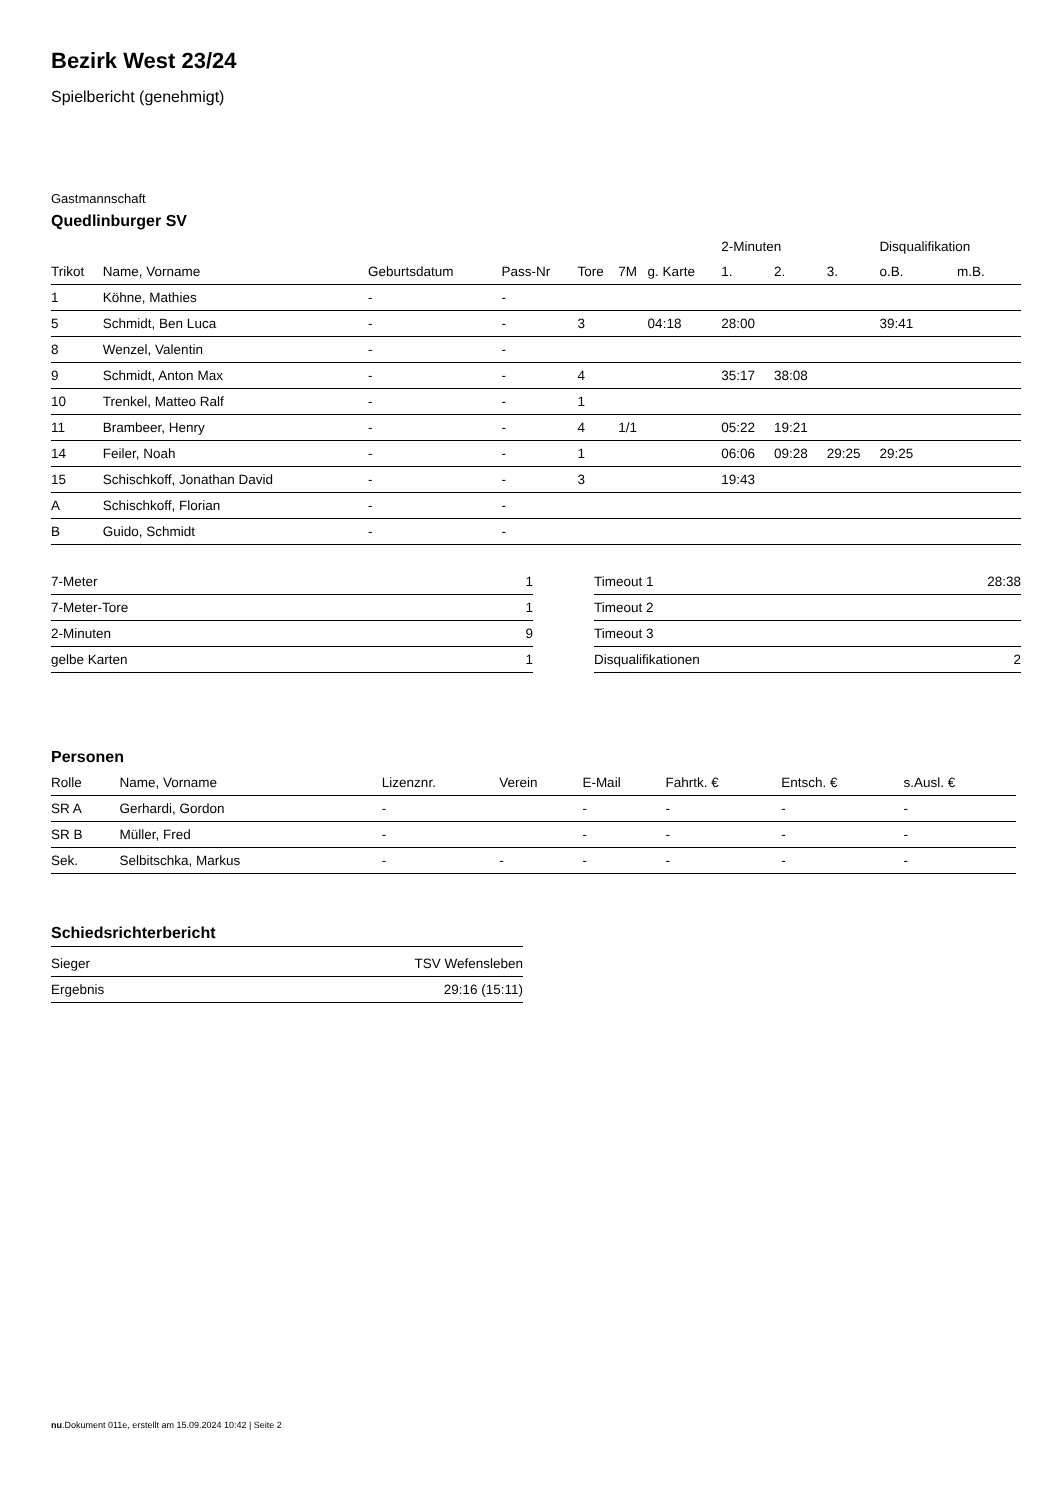Bezirk West 23/24
Spielbericht (genehmigt)
Gastmannschaft
Quedlinburger SV
| | | | | | | | 2-Minuten | | | Disqualifikation | |
| --- | --- | --- | --- | --- | --- | --- | --- | --- | --- | --- | --- |
| Trikot | Name, Vorname | Geburtsdatum | Pass-Nr | Tore | 7M | g. Karte | 1. | 2. | 3. | o.B. | m.B. |
| 1 | Köhne, Mathies | - | - | | | | | | | | |
| 5 | Schmidt, Ben Luca | - | - | 3 | | 04:18 | 28:00 | | | 39:41 | |
| 8 | Wenzel, Valentin | - | - | | | | | | | | |
| 9 | Schmidt, Anton Max | - | - | 4 | | | 35:17 | 38:08 | | | |
| 10 | Trenkel, Matteo Ralf | - | - | 1 | | | | | | | |
| 11 | Brambeer, Henry | - | - | 4 | 1/1 | | 05:22 | 19:21 | | | |
| 14 | Feiler, Noah | - | - | 1 | | | 06:06 | 09:28 | 29:25 | 29:25 | |
| 15 | Schischkoff, Jonathan David | - | - | 3 | | | 19:43 | | | | |
| A | Schischkoff, Florian | - | - | | | | | | | | |
| B | Guido, Schmidt | - | - | | | | | | | | |
| 7-Meter | 1 |
| 7-Meter-Tore | 1 |
| 2-Minuten | 9 |
| gelbe Karten | 1 |
| Timeout 1 | 28:38 |
| Timeout 2 | |
| Timeout 3 | |
| Disqualifikationen | 2 |
Personen
| Rolle | Name, Vorname | Lizenznr. | Verein | E-Mail | Fahrtk. € | Entsch. € | s.Ausl. € |
| --- | --- | --- | --- | --- | --- | --- | --- |
| SR A | Gerhardi, Gordon | - | | - | - | - | - |
| SR B | Müller, Fred | - | | - | - | - | - |
| Sek. | Selbitschka, Markus | - | - | - | - | - | - |
Schiedsrichterbericht
| Sieger | TSV Wefensleben |
| Ergebnis | 29:16 (15:11) |
nu.Dokument 011e, erstellt am 15.09.2024 10:42 | Seite 2